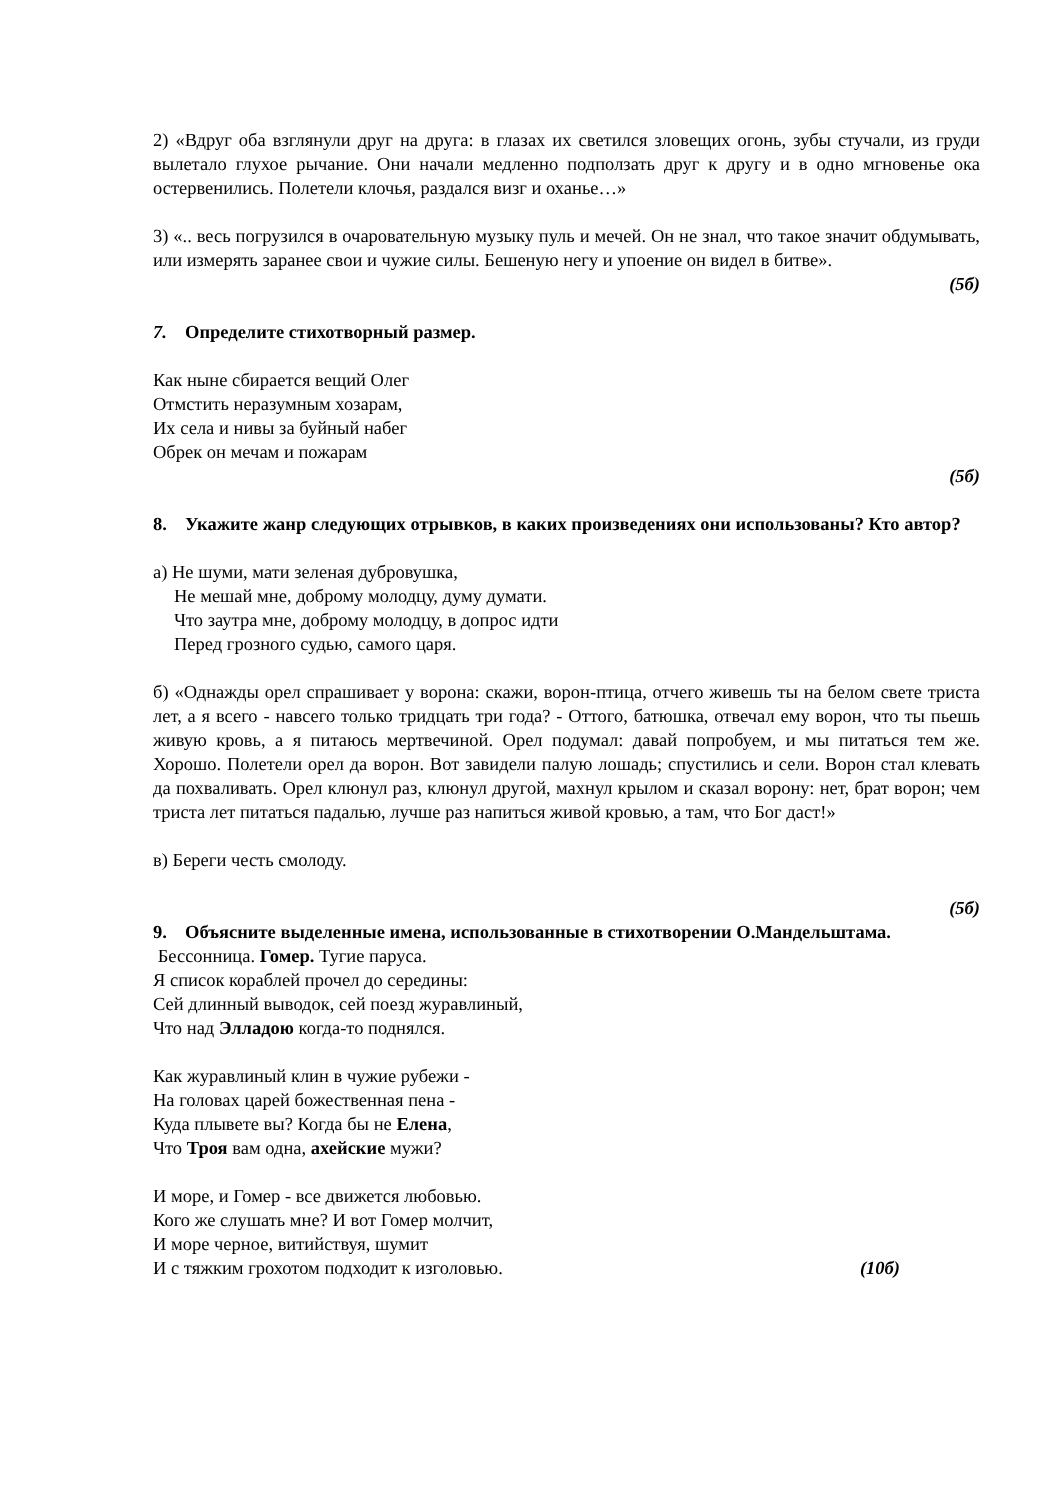2) «Вдруг оба взглянули друг на друга: в глазах их светился зловещих огонь, зубы стучали, из груди вылетало глухое рычание. Они начали медленно подползать друг к другу и в одно мгновенье ока остервенились. Полетели клочья, раздался визг и оханье…»
3) «.. весь погрузился в очаровательную музыку пуль и мечей. Он не знал, что такое значит обдумывать, или измерять заранее свои и чужие силы. Бешеную негу и упоение он видел в битве».
(5б)
7. Определите стихотворный размер.
Как ныне сбирается вещий Олег
Отмстить неразумным хозарам,
Их села и нивы за буйный набег
Обрек он мечам и пожарам
(5б)
8. Укажите жанр следующих отрывков, в каких произведениях они использованы? Кто автор?
а) Не шуми, мати зеленая дубровушка,
Не мешай мне, доброму молодцу, думу думати.
Что заутра мне, доброму молодцу, в допрос идти
Перед грозного судью, самого царя.
б) «Однажды орел спрашивает у ворона: скажи, ворон-птица, отчего живешь ты на белом свете триста лет, а я всего - навсего только тридцать три года? - Оттого, батюшка, отвечал ему ворон, что ты пьешь живую кровь, а я питаюсь мертвечиной. Орел подумал: давай попробуем, и мы питаться тем же. Хорошо. Полетели орел да ворон. Вот завидели палую лошадь; спустились и сели. Ворон стал клевать да похваливать. Орел клюнул раз, клюнул другой, махнул крылом и сказал ворону: нет, брат ворон; чем триста лет питаться падалью, лучше раз напиться живой кровью, а там, что Бог даст!»
в) Береги честь смолоду.
(5б)
9. Объясните выделенные имена, использованные в стихотворении О.Мандельштама.
Бессонница. Гомер. Тугие паруса.
Я список кораблей прочел до середины:
Сей длинный выводок, сей поезд журавлиный,
Что над Элладою когда-то поднялся.
Как журавлиный клин в чужие рубежи -
На головах царей божественная пена -
Куда плывете вы? Когда бы не Елена,
Что Троя вам одна, ахейские мужи?
И море, и Гомер - все движется любовью.
Кого же слушать мне? И вот Гомер молчит,
И море черное, витийствуя, шумит
И с тяжким грохотом подходит к изголовью. (10б)